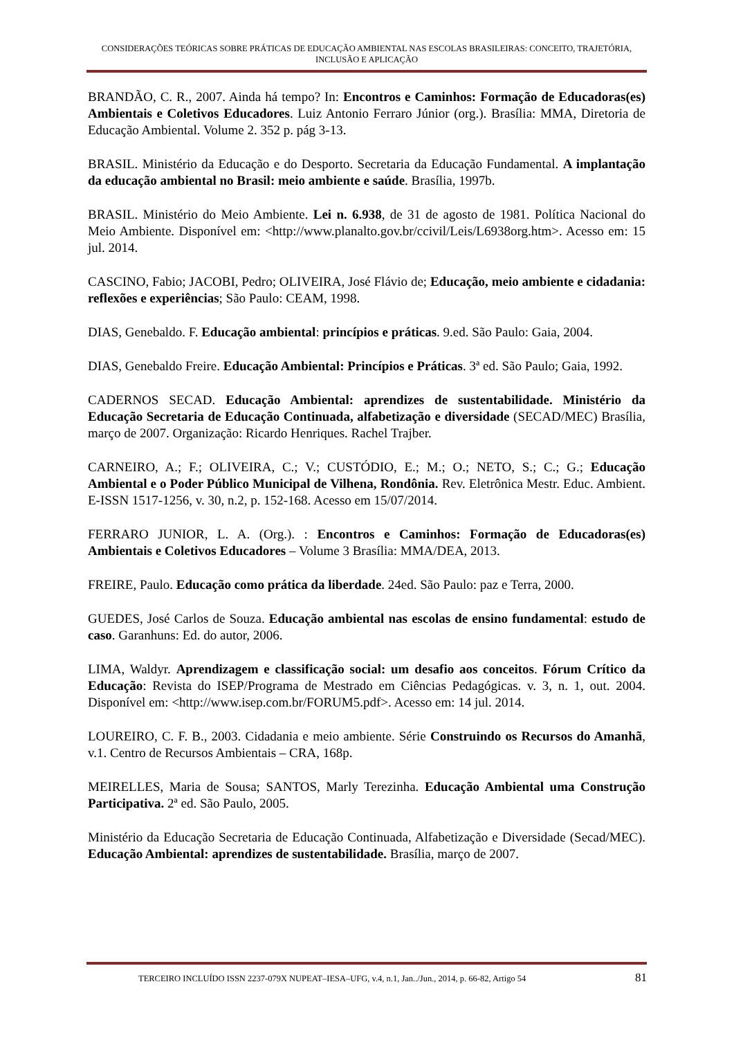CONSIDERAÇÕES TEÓRICAS SOBRE PRÁTICAS DE EDUCAÇÃO AMBIENTAL NAS ESCOLAS BRASILEIRAS: CONCEITO, TRAJETÓRIA, INCLUSÃO E APLICAÇÃO
BRANDÃO, C. R., 2007. Ainda há tempo? In: Encontros e Caminhos: Formação de Educadoras(es) Ambientais e Coletivos Educadores. Luiz Antonio Ferraro Júnior (org.). Brasília: MMA, Diretoria de Educação Ambiental. Volume 2. 352 p. pág 3-13.
BRASIL. Ministério da Educação e do Desporto. Secretaria da Educação Fundamental. A implantação da educação ambiental no Brasil: meio ambiente e saúde. Brasília, 1997b.
BRASIL. Ministério do Meio Ambiente. Lei n. 6.938, de 31 de agosto de 1981. Política Nacional do Meio Ambiente. Disponível em: <http://www.planalto.gov.br/ccivil/Leis/L6938org.htm>. Acesso em: 15 jul. 2014.
CASCINO, Fabio; JACOBI, Pedro; OLIVEIRA, José Flávio de; Educação, meio ambiente e cidadania: reflexões e experiências; São Paulo: CEAM, 1998.
DIAS, Genebaldo. F. Educação ambiental: princípios e práticas. 9.ed. São Paulo: Gaia, 2004.
DIAS, Genebaldo Freire. Educação Ambiental: Princípios e Práticas. 3ª ed. São Paulo; Gaia, 1992.
CADERNOS SECAD. Educação Ambiental: aprendizes de sustentabilidade. Ministério da Educação Secretaria de Educação Continuada, alfabetização e diversidade (SECAD/MEC) Brasília, março de 2007. Organização: Ricardo Henriques. Rachel Trajber.
CARNEIRO, A.; F.; OLIVEIRA, C.; V.; CUSTÓDIO, E.; M.; O.; NETO, S.; C.; G.; Educação Ambiental e o Poder Público Municipal de Vilhena, Rondônia. Rev. Eletrônica Mestr. Educ. Ambient. E-ISSN 1517-1256, v. 30, n.2, p. 152-168. Acesso em 15/07/2014.
FERRARO JUNIOR, L. A. (Org.). : Encontros e Caminhos: Formação de Educadoras(es) Ambientais e Coletivos Educadores – Volume 3 Brasília: MMA/DEA, 2013.
FREIRE, Paulo. Educação como prática da liberdade. 24ed. São Paulo: paz e Terra, 2000.
GUEDES, José Carlos de Souza. Educação ambiental nas escolas de ensino fundamental: estudo de caso. Garanhuns: Ed. do autor, 2006.
LIMA, Waldyr. Aprendizagem e classificação social: um desafio aos conceitos. Fórum Crítico da Educação: Revista do ISEP/Programa de Mestrado em Ciências Pedagógicas. v. 3, n. 1, out. 2004. Disponível em: <http://www.isep.com.br/FORUM5.pdf>. Acesso em: 14 jul. 2014.
LOUREIRO, C. F. B., 2003. Cidadania e meio ambiente. Série Construindo os Recursos do Amanhã, v.1. Centro de Recursos Ambientais – CRA, 168p.
MEIRELLES, Maria de Sousa; SANTOS, Marly Terezinha. Educação Ambiental uma Construção Participativa. 2ª ed. São Paulo, 2005.
Ministério da Educação Secretaria de Educação Continuada, Alfabetização e Diversidade (Secad/MEC). Educação Ambiental: aprendizes de sustentabilidade. Brasília, março de 2007.
TERCEIRO INCLUÍDO ISSN 2237-079X NUPEAT–IESA–UFG, v.4, n.1, Jan../Jun., 2014, p. 66-82, Artigo 54 81